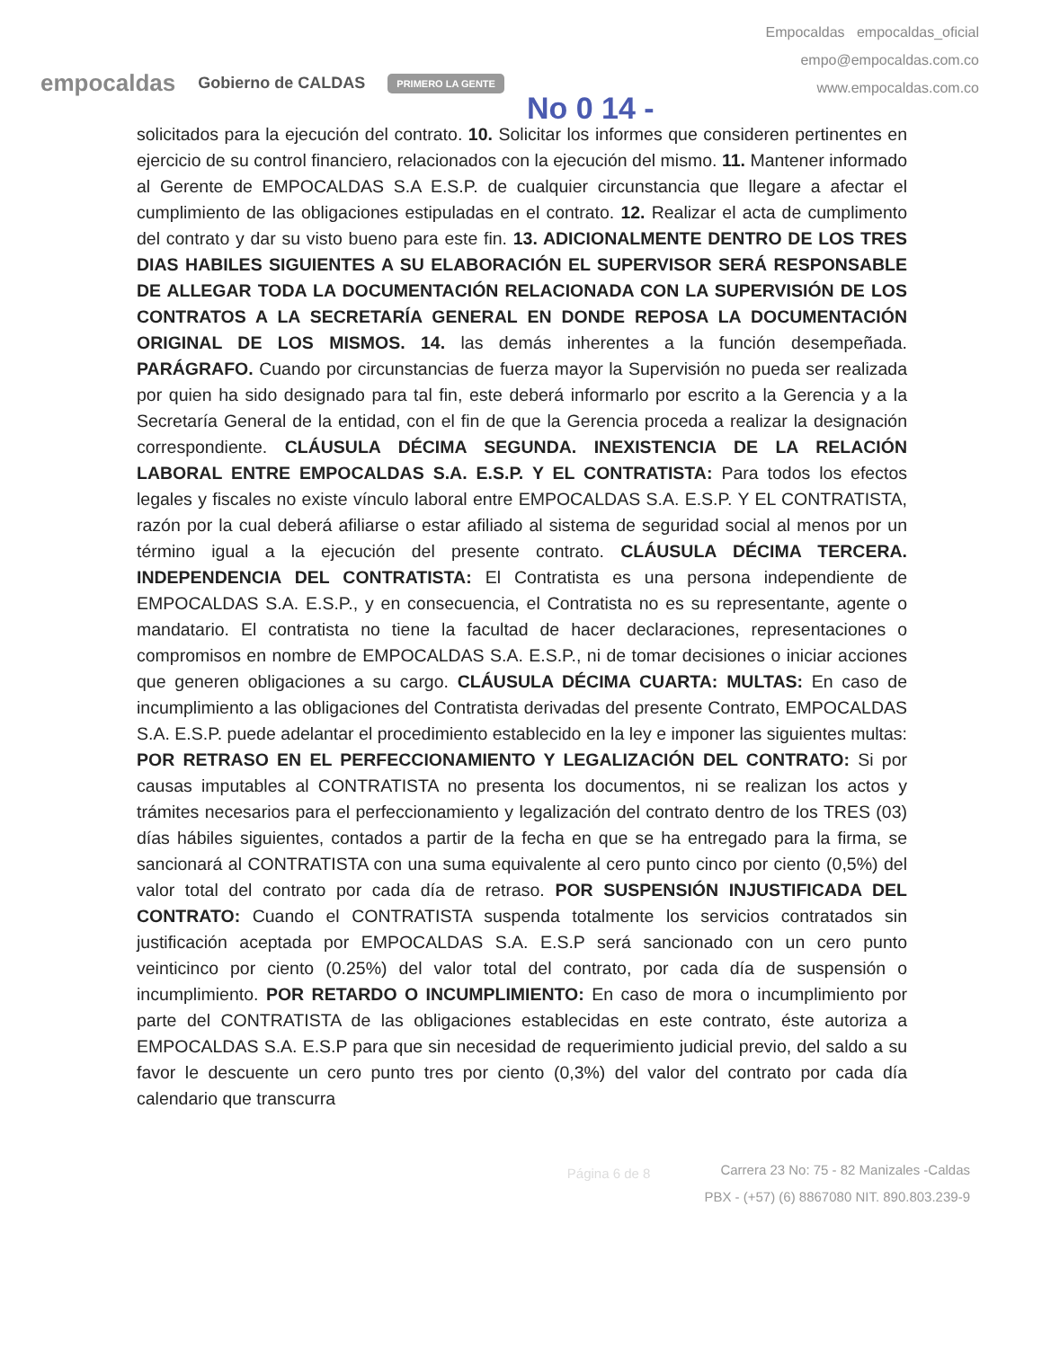empocaldas Gobierno de CALDAS PRIMERO LA GENTE No 0 14 -
Empocaldas empocaldas_oficial
empo@empocaldas.com.co
www.empocaldas.com.co
solicitados para la ejecución del contrato. 10. Solicitar los informes que consideren pertinentes en ejercicio de su control financiero, relacionados con la ejecución del mismo. 11. Mantener informado al Gerente de EMPOCALDAS S.A E.S.P. de cualquier circunstancia que llegare a afectar el cumplimiento de las obligaciones estipuladas en el contrato. 12. Realizar el acta de cumplimento del contrato y dar su visto bueno para este fin. 13. ADICIONALMENTE DENTRO DE LOS TRES DIAS HABILES SIGUIENTES A SU ELABORACIÓN EL SUPERVISOR SERÁ RESPONSABLE DE ALLEGAR TODA LA DOCUMENTACIÓN RELACIONADA CON LA SUPERVISIÓN DE LOS CONTRATOS A LA SECRETARÍA GENERAL EN DONDE REPOSA LA DOCUMENTACIÓN ORIGINAL DE LOS MISMOS. 14. las demás inherentes a la función desempeñada. PARÁGRAFO. Cuando por circunstancias de fuerza mayor la Supervisión no pueda ser realizada por quien ha sido designado para tal fin, este deberá informarlo por escrito a la Gerencia y a la Secretaría General de la entidad, con el fin de que la Gerencia proceda a realizar la designación correspondiente. CLÁUSULA DÉCIMA SEGUNDA. INEXISTENCIA DE LA RELACIÓN LABORAL ENTRE EMPOCALDAS S.A. E.S.P. Y EL CONTRATISTA: Para todos los efectos legales y fiscales no existe vínculo laboral entre EMPOCALDAS S.A. E.S.P. Y EL CONTRATISTA, razón por la cual deberá afiliarse o estar afiliado al sistema de seguridad social al menos por un término igual a la ejecución del presente contrato. CLÁUSULA DÉCIMA TERCERA. INDEPENDENCIA DEL CONTRATISTA: El Contratista es una persona independiente de EMPOCALDAS S.A. E.S.P., y en consecuencia, el Contratista no es su representante, agente o mandatario. El contratista no tiene la facultad de hacer declaraciones, representaciones o compromisos en nombre de EMPOCALDAS S.A. E.S.P., ni de tomar decisiones o iniciar acciones que generen obligaciones a su cargo. CLÁUSULA DÉCIMA CUARTA: MULTAS: En caso de incumplimiento a las obligaciones del Contratista derivadas del presente Contrato, EMPOCALDAS S.A. E.S.P. puede adelantar el procedimiento establecido en la ley e imponer las siguientes multas: POR RETRASO EN EL PERFECCIONAMIENTO Y LEGALIZACIÓN DEL CONTRATO: Si por causas imputables al CONTRATISTA no presenta los documentos, ni se realizan los actos y trámites necesarios para el perfeccionamiento y legalización del contrato dentro de los TRES (03) días hábiles siguientes, contados a partir de la fecha en que se ha entregado para la firma, se sancionará al CONTRATISTA con una suma equivalente al cero punto cinco por ciento (0,5%) del valor total del contrato por cada día de retraso. POR SUSPENSIÓN INJUSTIFICADA DEL CONTRATO: Cuando el CONTRATISTA suspenda totalmente los servicios contratados sin justificación aceptada por EMPOCALDAS S.A. E.S.P será sancionado con un cero punto veinticinco por ciento (0.25%) del valor total del contrato, por cada día de suspensión o incumplimiento. POR RETARDO O INCUMPLIMIENTO: En caso de mora o incumplimiento por parte del CONTRATISTA de las obligaciones establecidas en este contrato, éste autoriza a EMPOCALDAS S.A. E.S.P para que sin necesidad de requerimiento judicial previo, del saldo a su favor le descuente un cero punto tres por ciento (0,3%) del valor del contrato por cada día calendario que transcurra
Página 6 de 8
Carrera 23 No: 75 - 82 Manizales -Caldas
PBX - (+57) (6) 8867080 NIT. 890.803.239-9